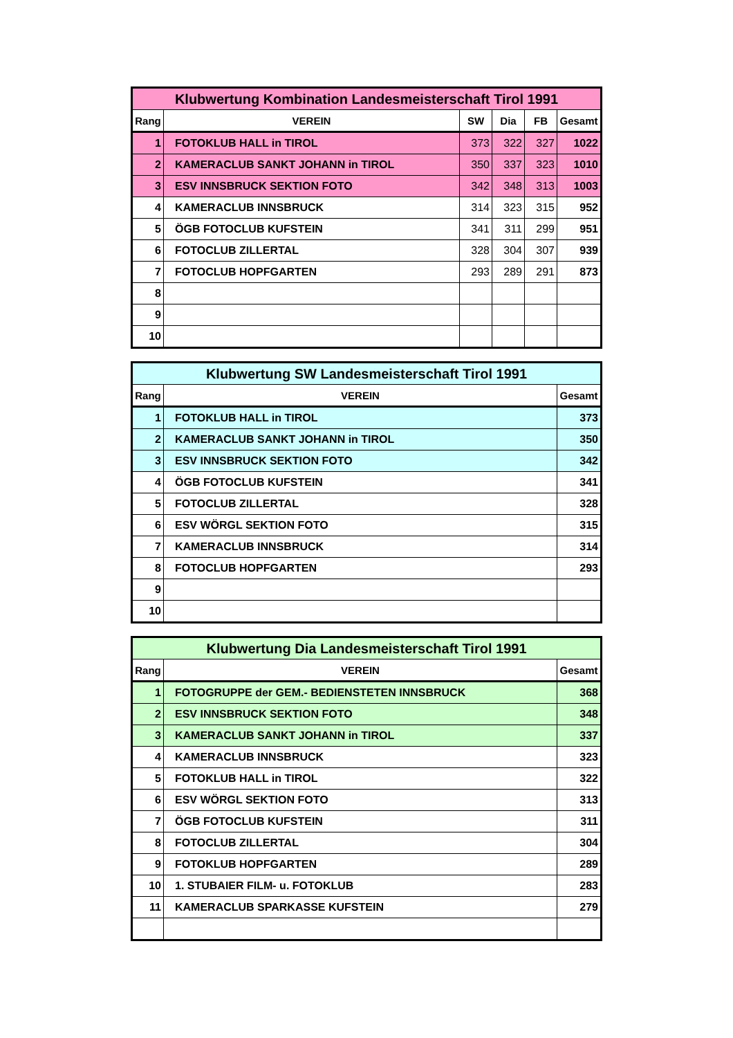| Klubwertung Kombination Landesmeisterschaft Tirol 1991 | | | | | |
| --- | --- | --- | --- | --- | --- |
| Rang | VEREIN | SW | Dia | FB | Gesamt |
| 1 | FOTOKLUB HALL in TIROL | 373 | 322 | 327 | 1022 |
| 2 | KAMERACLUB SANKT JOHANN in TIROL | 350 | 337 | 323 | 1010 |
| 3 | ESV INNSBRUCK SEKTION FOTO | 342 | 348 | 313 | 1003 |
| 4 | KAMERACLUB INNSBRUCK | 314 | 323 | 315 | 952 |
| 5 | ÖGB FOTOCLUB KUFSTEIN | 341 | 311 | 299 | 951 |
| 6 | FOTOCLUB ZILLERTAL | 328 | 304 | 307 | 939 |
| 7 | FOTOCLUB HOPFGARTEN | 293 | 289 | 291 | 873 |
| 8 | | | | | |
| 9 | | | | | |
| 10 | | | | | |
| Klubwertung SW Landesmeisterschaft Tirol 1991 | | |
| --- | --- | --- |
| Rang | VEREIN | Gesamt |
| 1 | FOTOKLUB HALL in TIROL | 373 |
| 2 | KAMERACLUB SANKT JOHANN in TIROL | 350 |
| 3 | ESV INNSBRUCK SEKTION FOTO | 342 |
| 4 | ÖGB FOTOCLUB KUFSTEIN | 341 |
| 5 | FOTOCLUB ZILLERTAL | 328 |
| 6 | ESV WÖRGL SEKTION FOTO | 315 |
| 7 | KAMERACLUB INNSBRUCK | 314 |
| 8 | FOTOCLUB HOPFGARTEN | 293 |
| 9 | | |
| 10 | | |
| Klubwertung Dia Landesmeisterschaft Tirol 1991 | | |
| --- | --- | --- |
| Rang | VEREIN | Gesamt |
| 1 | FOTOGRUPPE der GEM.- BEDIENSTETEN INNSBRUCK | 368 |
| 2 | ESV INNSBRUCK SEKTION FOTO | 348 |
| 3 | KAMERACLUB SANKT JOHANN in TIROL | 337 |
| 4 | KAMERACLUB INNSBRUCK | 323 |
| 5 | FOTOKLUB HALL in TIROL | 322 |
| 6 | ESV WÖRGL SEKTION FOTO | 313 |
| 7 | ÖGB FOTOCLUB KUFSTEIN | 311 |
| 8 | FOTOCLUB ZILLERTAL | 304 |
| 9 | FOTOKLUB HOPFGARTEN | 289 |
| 10 | 1. STUBAIER FILM- u. FOTOKLUB | 283 |
| 11 | KAMERACLUB SPARKASSE KUFSTEIN | 279 |